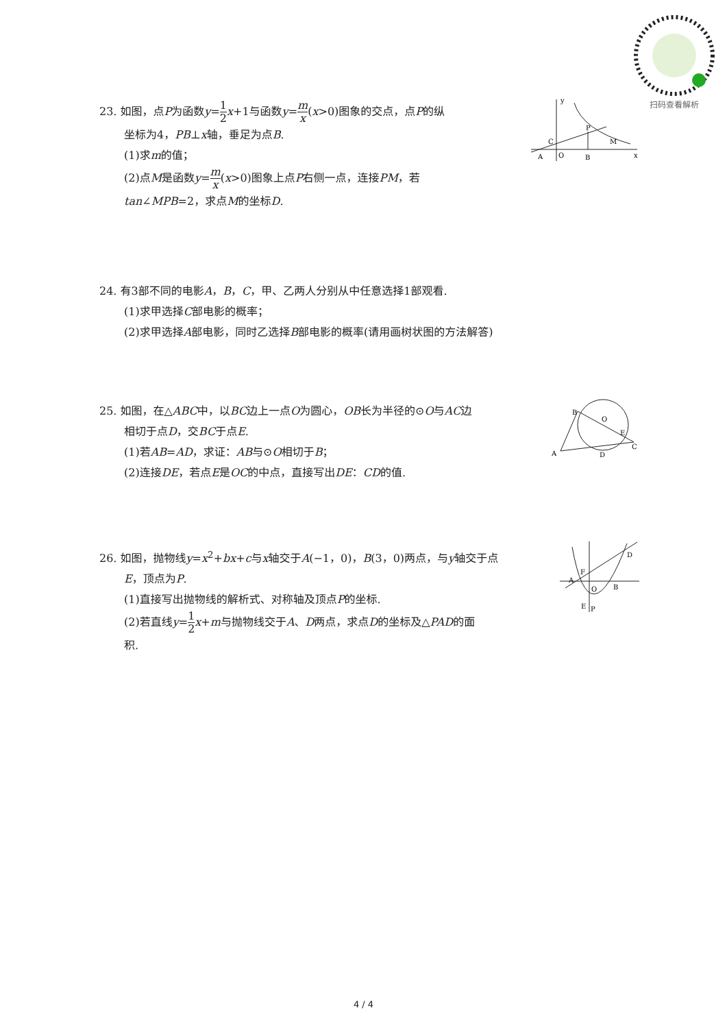扫码查看解析
23. 如图，点P为函数y=1 2 x+1与函数y=m x(x>0)图象的交点，点P的纵
坐标为4，PB⊥x轴，垂足为点B.
(1)求m的值；
(2)点M是函数y=m x(x>0)图象上点P右侧一点，连接PM，若
tan∠MPB=2，求点M的坐标D.
A
O
B
C
P
M
y
x
24. 有3部不同的电影A，B，C，甲、乙两人分别从中任意选择1部观看.
(1)求甲选择C部电影的概率；
(2)求甲选择A部电影，同时乙选择B部电影的概率(请用画树状图的方法解答)
25. 如图，在△ABC中，以BC边上一点O为圆心，OB长为半径的⊙O与AC边
相切于点D，交BC于点E.
(1)若AB=AD，求证：AB与⊙O相切于B；
(2)连接DE，若点E是OC的中点，直接写出DE：CD的值.
B
O
E
C
D
A
26. 如图，抛物线y=x<sup>2</sup>+bx+c与x轴交于A(−1，0)，B(3，0)两点，与y轴交于点
E，顶点为P.
(1)直接写出抛物线的解析式、对称轴及顶点P的坐标.
(2)若直线y=1 2 x+m与抛物线交于A、D两点，求点D的坐标及△PAD的面
积.
D
B
F
O
A
E
P
4 / 4